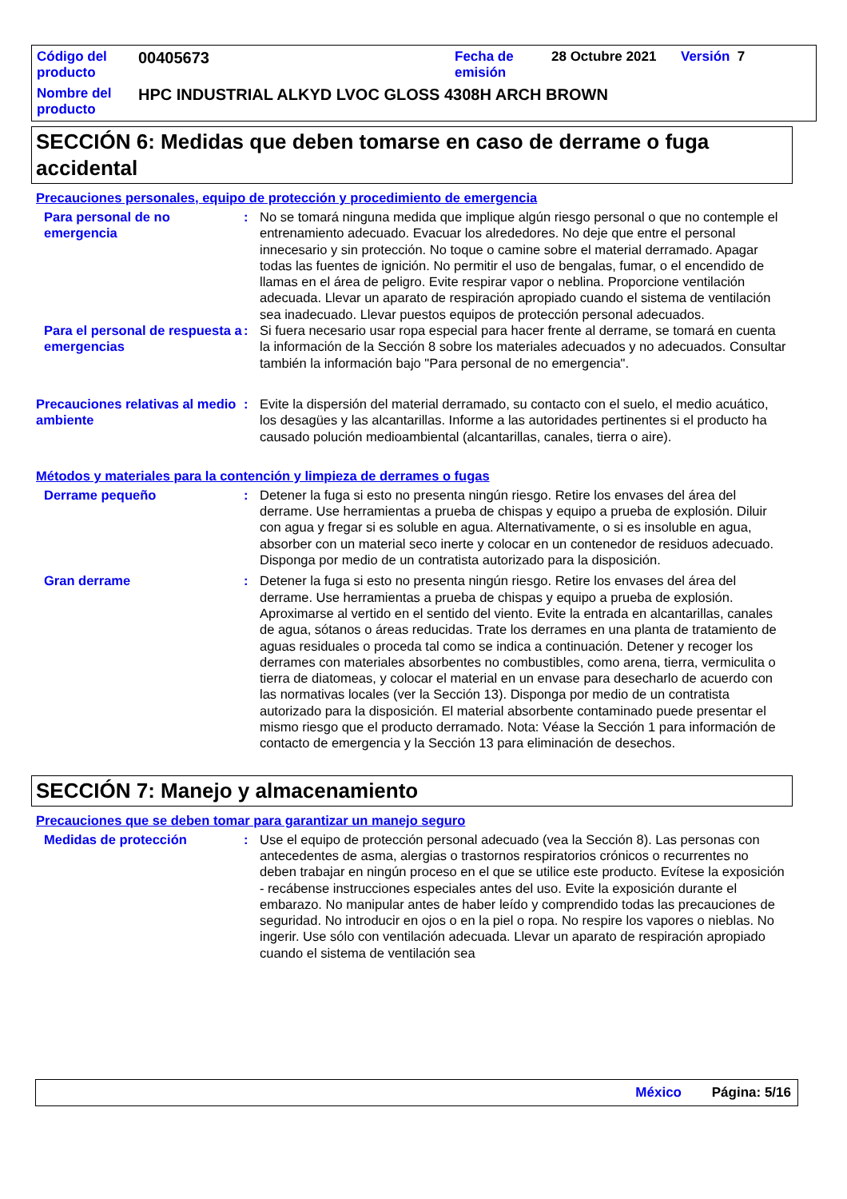Código del producto
00405673
Fecha de emisión
28 Octubre 2021 Versión 7
Nombre del producto
HPC INDUSTRIAL ALKYD LVOC GLOSS 4308H ARCH BROWN
SECCIÓN 6: Medidas que deben tomarse en caso de derrame o fuga accidental
Precauciones personales, equipo de protección y procedimiento de emergencia
Para personal de no emergencia
: No se tomará ninguna medida que implique algún riesgo personal o que no contemple el entrenamiento adecuado. Evacuar los alrededores. No deje que entre el personal innecesario y sin protección. No toque o camine sobre el material derramado. Apagar todas las fuentes de ignición. No permitir el uso de bengalas, fumar, o el encendido de llamas en el área de peligro. Evite respirar vapor o neblina. Proporcione ventilación adecuada. Llevar un aparato de respiración apropiado cuando el sistema de ventilación sea inadecuado. Llevar puestos equipos de protección personal adecuados.
Para el personal de respuesta a emergencias
: Si fuera necesario usar ropa especial para hacer frente al derrame, se tomará en cuenta la información de la Sección 8 sobre los materiales adecuados y no adecuados. Consultar también la información bajo "Para personal de no emergencia".
Precauciones relativas al medio ambiente
: Evite la dispersión del material derramado, su contacto con el suelo, el medio acuático, los desagües y las alcantarillas. Informe a las autoridades pertinentes si el producto ha causado polución medioambiental (alcantarillas, canales, tierra o aire).
Métodos y materiales para la contención y limpieza de derrames o fugas
Derrame pequeño : Detener la fuga si esto no presenta ningún riesgo. Retire los envases del área del derrame. Use herramientas a prueba de chispas y equipo a prueba de explosión. Diluir con agua y fregar si es soluble en agua. Alternativamente, o si es insoluble en agua, absorber con un material seco inerte y colocar en un contenedor de residuos adecuado. Disponga por medio de un contratista autorizado para la disposición.
Gran derrame : Detener la fuga si esto no presenta ningún riesgo. Retire los envases del área del derrame. Use herramientas a prueba de chispas y equipo a prueba de explosión. Aproximarse al vertido en el sentido del viento. Evite la entrada en alcantarillas, canales de agua, sótanos o áreas reducidas. Trate los derrames en una planta de tratamiento de aguas residuales o proceda tal como se indica a continuación. Detener y recoger los derrames con materiales absorbentes no combustibles, como arena, tierra, vermiculita o tierra de diatomeas, y colocar el material en un envase para desecharlo de acuerdo con las normativas locales (ver la Sección 13). Disponga por medio de un contratista autorizado para la disposición. El material absorbente contaminado puede presentar el mismo riesgo que el producto derramado. Nota: Véase la Sección 1 para información de contacto de emergencia y la Sección 13 para eliminación de desechos.
SECCIÓN 7: Manejo y almacenamiento
Precauciones que se deben tomar para garantizar un manejo seguro
Medidas de protección : Use el equipo de protección personal adecuado (vea la Sección 8). Las personas con antecedentes de asma, alergias o trastornos respiratorios crónicos o recurrentes no deben trabajar en ningún proceso en el que se utilice este producto. Evítese la exposición - recábense instrucciones especiales antes del uso. Evite la exposición durante el embarazo. No manipular antes de haber leído y comprendido todas las precauciones de seguridad. No introducir en ojos o en la piel o ropa. No respire los vapores o nieblas. No ingerir. Use sólo con ventilación adecuada. Llevar un aparato de respiración apropiado cuando el sistema de ventilación sea
México Página: 5/16